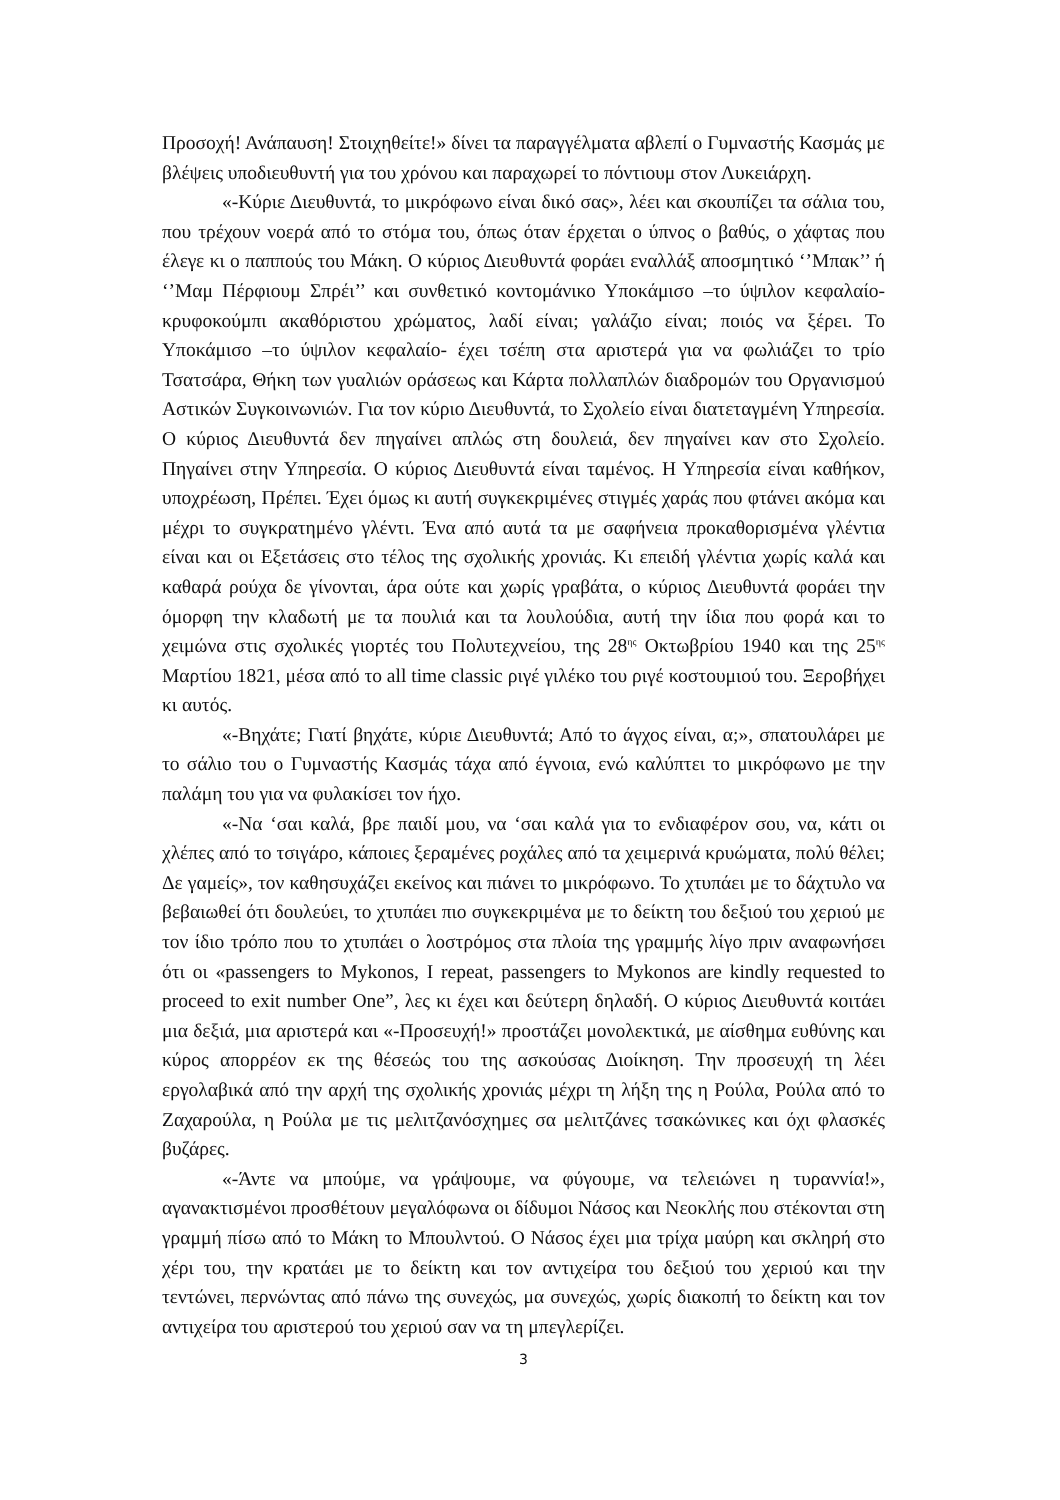Προσοχή! Ανάπαυση! Στοιχηθείτε!» δίνει τα παραγγέλματα αβλεπί ο Γυμναστής Κασμάς με βλέψεις υποδιευθυντή για του χρόνου και παραχωρεί το πόντιουμ στον Λυκειάρχη.
«-Κύριε Διευθυντά, το μικρόφωνο είναι δικό σας», λέει και σκουπίζει τα σάλια του, που τρέχουν νοερά από το στόμα του, όπως όταν έρχεται ο ύπνος ο βαθύς, ο χάφτας που έλεγε κι ο παππούς του Μάκη. Ο κύριος Διευθυντά φοράει εναλλάξ αποσμητικό ‘’Μπακ’’ ή ‘’Μαμ Πέρφιουμ Σπρέι’’ και συνθετικό κοντομάνικο Υποκάμισο –το ύψιλον κεφαλαίο- κρυφοκούμπι ακαθόριστου χρώματος, λαδί είναι; γαλάζιο είναι; ποιός να ξέρει. Το Υποκάμισο –το ύψιλον κεφαλαίο- έχει τσέπη στα αριστερά για να φωλιάζει το τρίο Τσατσάρα, Θήκη των γυαλιών οράσεως και Κάρτα πολλαπλών διαδρομών του Οργανισμού Αστικών Συγκοινωνιών. Για τον κύριο Διευθυντά, το Σχολείο είναι διατεταγμένη Υπηρεσία. Ο κύριος Διευθυντά δεν πηγαίνει απλώς στη δουλειά, δεν πηγαίνει καν στο Σχολείο. Πηγαίνει στην Υπηρεσία. Ο κύριος Διευθυντά είναι ταμένος. Η Υπηρεσία είναι καθήκον, υποχρέωση, Πρέπει. Έχει όμως κι αυτή συγκεκριμένες στιγμές χαράς που φτάνει ακόμα και μέχρι το συγκρατημένο γλέντι. Ένα από αυτά τα με σαφήνεια προκαθορισμένα γλέντια είναι και οι Εξετάσεις στο τέλος της σχολικής χρονιάς. Κι επειδή γλέντια χωρίς καλά και καθαρά ρούχα δε γίνονται, άρα ούτε και χωρίς γραβάτα, ο κύριος Διευθυντά φοράει την όμορφη την κλαδωτή με τα πουλιά και τα λουλούδια, αυτή την ίδια που φορά και το χειμώνα στις σχολικές γιορτές του Πολυτεχνείου, της 28<sup>ης</sup> Οκτωβρίου 1940 και της 25<sup>ης</sup> Μαρτίου 1821, μέσα από το all time classic ριγέ γιλέκο του ριγέ κοστουμιού του. Ξεροβήχει κι αυτός.
«-Βηχάτε; Γιατί βηχάτε, κύριε Διευθυντά; Από το άγχος είναι, α;», σπατουλάρει με το σάλιο του ο Γυμναστής Κασμάς τάχα από έγνοια, ενώ καλύπτει το μικρόφωνο με την παλάμη του για να φυλακίσει τον ήχο.
«-Να ‘σαι καλά, βρε παιδί μου, να ‘σαι καλά για το ενδιαφέρον σου, να, κάτι οι χλέπες από το τσιγάρο, κάποιες ξεραμένες ροχάλες από τα χειμερινά κρυώματα, πολύ θέλει; Δε γαμείς», τον καθησυχάζει εκείνος και πιάνει το μικρόφωνο. Το χτυπάει με το δάχτυλο να βεβαιωθεί ότι δουλεύει, το χτυπάει πιο συγκεκριμένα με το δείκτη του δεξιού του χεριού με τον ίδιο τρόπο που το χτυπάει ο λοστρόμος στα πλοία της γραμμής λίγο πριν αναφωνήσει ότι οι «passengers to Mykonos, I repeat, passengers to Mykonos are kindly requested to proceed to exit number One”, λες κι έχει και δεύτερη δηλαδή. Ο κύριος Διευθυντά κοιτάει μια δεξιά, μια αριστερά και «-Προσευχή!» προστάζει μονολεκτικά, με αίσθημα ευθύνης και κύρος απορρέον εκ της θέσεώς του της ασκούσας Διοίκηση. Την προσευχή τη λέει εργολαβικά από την αρχή της σχολικής χρονιάς μέχρι τη λήξη της η Ρούλα, Ρούλα από το Ζαχαρούλα, η Ρούλα με τις μελιτζανόσχημες σα μελιτζάνες τσακώνικες και όχι φλασκές βυζάρες.
«-Άντε να μπούμε, να γράψουμε, να φύγουμε, να τελειώνει η τυραννία!», αγανακτισμένοι προσθέτουν μεγαλόφωνα οι δίδυμοι Νάσος και Νεοκλής που στέκονται στη γραμμή πίσω από το Μάκη το Μπουλντού. Ο Νάσος έχει μια τρίχα μαύρη και σκληρή στο χέρι του, την κρατάει με το δείκτη και τον αντιχείρα του δεξιού του χεριού και την τεντώνει, περνώντας από πάνω της συνεχώς, μα συνεχώς, χωρίς διακοπή το δείκτη και τον αντιχείρα του αριστερού του χεριού σαν να τη μπεγλερίζει.
3